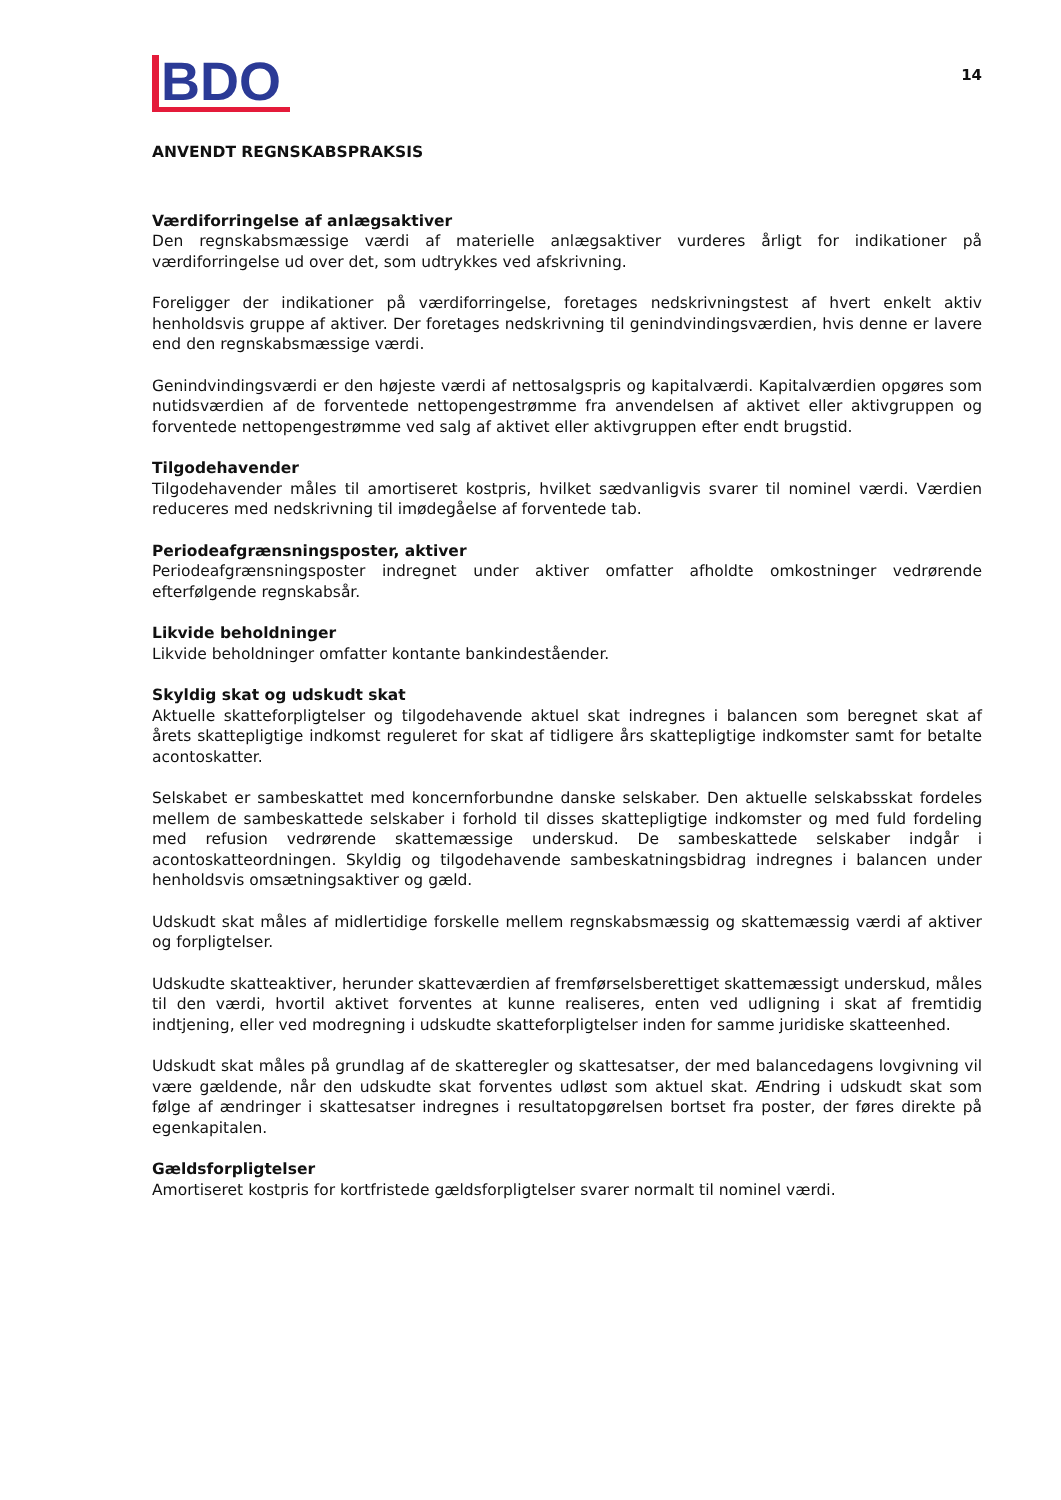BDO
14
ANVENDT REGNSKABSPRAKSIS
Værdiforringelse af anlægsaktiver
Den regnskabsmæssige værdi af materielle anlægsaktiver vurderes årligt for indikationer på værdiforringelse ud over det, som udtrykkes ved afskrivning.
Foreligger der indikationer på værdiforringelse, foretages nedskrivningstest af hvert enkelt aktiv henholdsvis gruppe af aktiver. Der foretages nedskrivning til genindvindingsværdien, hvis denne er lavere end den regnskabsmæssige værdi.
Genindvindingsværdi er den højeste værdi af nettosalgspris og kapitalværdi. Kapitalværdien opgøres som nutidsværdien af de forventede nettopengestrømme fra anvendelsen af aktivet eller aktivgruppen og forventede nettopengestrømme ved salg af aktivet eller aktivgruppen efter endt brugstid.
Tilgodehavender
Tilgodehavender måles til amortiseret kostpris, hvilket sædvanligvis svarer til nominel værdi. Værdien reduceres med nedskrivning til imødegåelse af forventede tab.
Periodeafgrænsningsposter, aktiver
Periodeafgrænsningsposter indregnet under aktiver omfatter afholdte omkostninger vedrørende efterfølgende regnskabsår.
Likvide beholdninger
Likvide beholdninger omfatter kontante bankindeståender.
Skyldig skat og udskudt skat
Aktuelle skatteforpligtelser og tilgodehavende aktuel skat indregnes i balancen som beregnet skat af årets skattepligtige indkomst reguleret for skat af tidligere års skattepligtige indkomster samt for betalte acontoskatter.
Selskabet er sambeskattet med koncernforbundne danske selskaber. Den aktuelle selskabsskat fordeles mellem de sambeskattede selskaber i forhold til disses skattepligtige indkomster og med fuld fordeling med refusion vedrørende skattemæssige underskud. De sambeskattede selskaber indgår i acontoskatteordningen. Skyldig og tilgodehavende sambeskatningsbidrag indregnes i balancen under henholdsvis omsætningsaktiver og gæld.
Udskudt skat måles af midlertidige forskelle mellem regnskabsmæssig og skattemæssig værdi af aktiver og forpligtelser.
Udskudte skatteaktiver, herunder skatteværdien af fremførselsberettiget skattemæssigt underskud, måles til den værdi, hvortil aktivet forventes at kunne realiseres, enten ved udligning i skat af fremtidig indtjening, eller ved modregning i udskudte skatteforpligtelser inden for samme juridiske skatteenhed.
Udskudt skat måles på grundlag af de skatteregler og skattesatser, der med balancedagens lovgivning vil være gældende, når den udskudte skat forventes udløst som aktuel skat. Ændring i udskudt skat som følge af ændringer i skattesatser indregnes i resultatopgørelsen bortset fra poster, der føres direkte på egenkapitalen.
Gældsforpligtelser
Amortiseret kostpris for kortfristede gældsforpligtelser svarer normalt til nominel værdi.